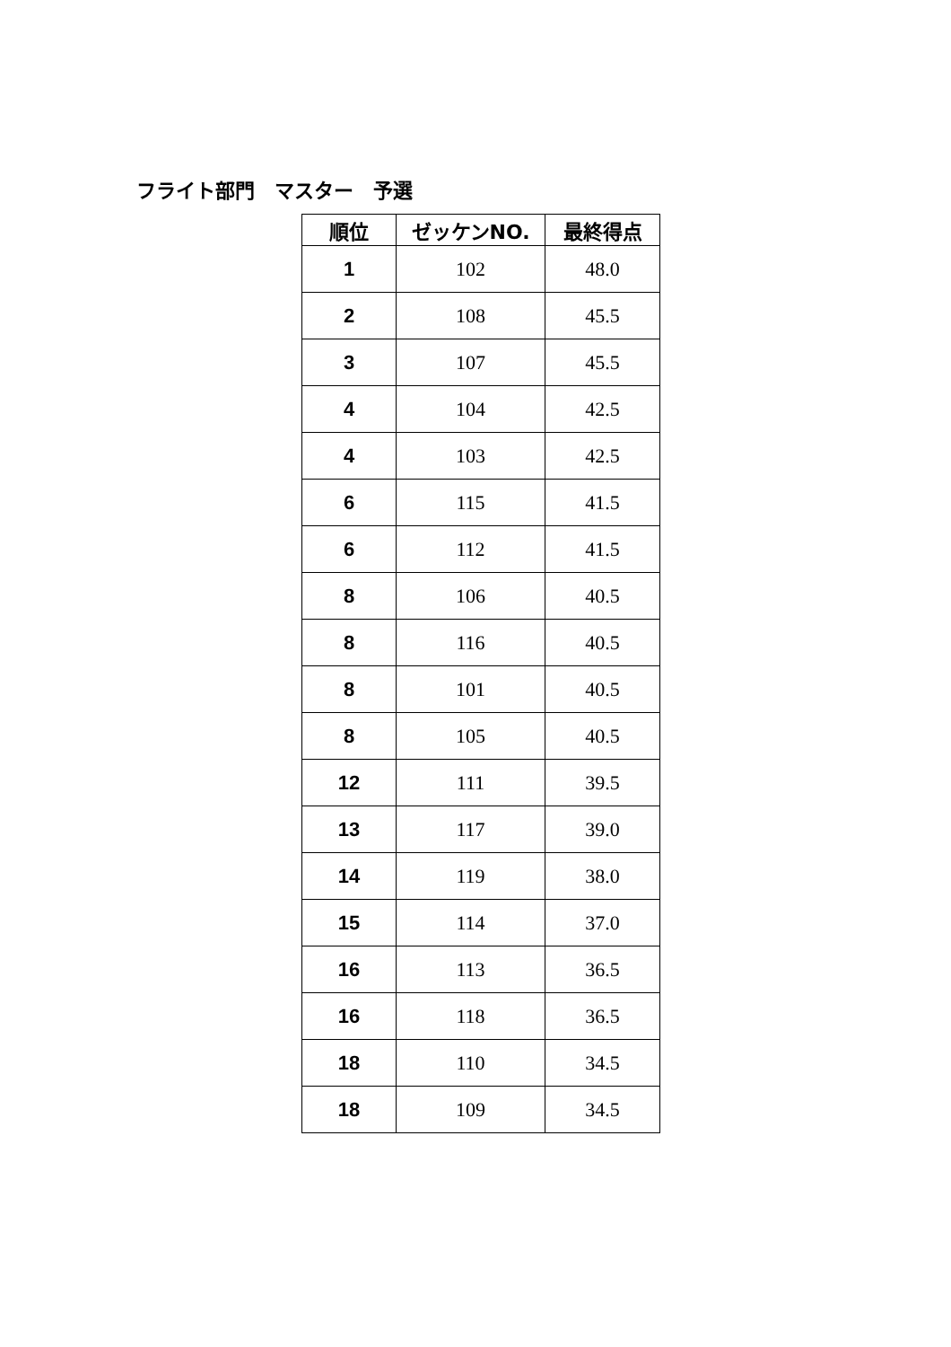フライト部門　マスター　予選
| 順位 | ゼッケンNO. | 最終得点 |
| --- | --- | --- |
| 1 | 102 | 48.0 |
| 2 | 108 | 45.5 |
| 3 | 107 | 45.5 |
| 4 | 104 | 42.5 |
| 4 | 103 | 42.5 |
| 6 | 115 | 41.5 |
| 6 | 112 | 41.5 |
| 8 | 106 | 40.5 |
| 8 | 116 | 40.5 |
| 8 | 101 | 40.5 |
| 8 | 105 | 40.5 |
| 12 | 111 | 39.5 |
| 13 | 117 | 39.0 |
| 14 | 119 | 38.0 |
| 15 | 114 | 37.0 |
| 16 | 113 | 36.5 |
| 16 | 118 | 36.5 |
| 18 | 110 | 34.5 |
| 18 | 109 | 34.5 |